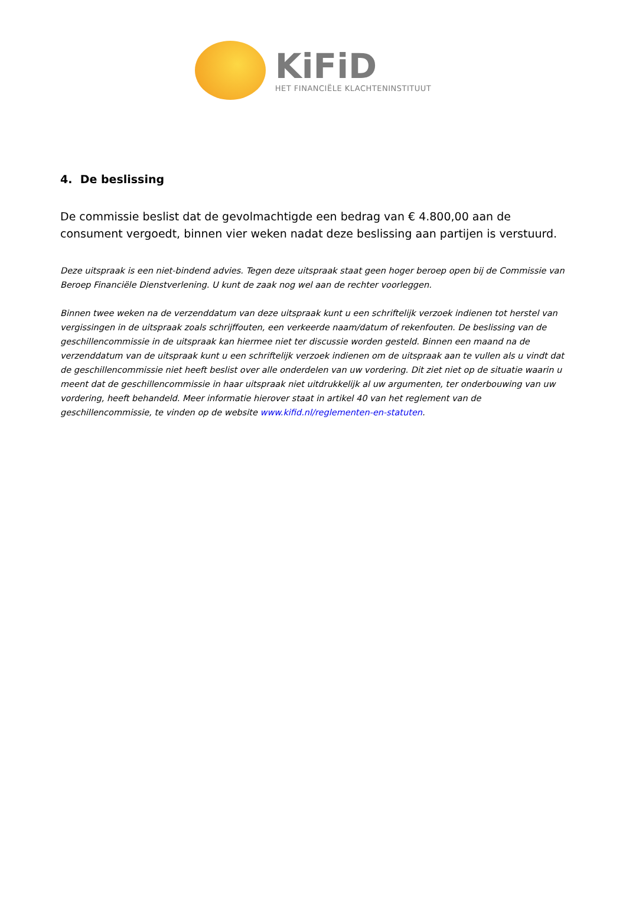KiFiD
HET FINANCIËLE KLACHTENINSTITUUT
4. De beslissing
De commissie beslist dat de gevolmachtigde een bedrag van € 4.800,00 aan de consument vergoedt, binnen vier weken nadat deze beslissing aan partijen is verstuurd.
Deze uitspraak is een niet-bindend advies. Tegen deze uitspraak staat geen hoger beroep open bij de Commissie van Beroep Financiële Dienstverlening. U kunt de zaak nog wel aan de rechter voorleggen.
Binnen twee weken na de verzenddatum van deze uitspraak kunt u een schriftelijk verzoek indienen tot herstel van vergissingen in de uitspraak zoals schrijffouten, een verkeerde naam/datum of rekenfouten. De beslissing van de geschillencommissie in de uitspraak kan hiermee niet ter discussie worden gesteld. Binnen een maand na de verzenddatum van de uitspraak kunt u een schriftelijk verzoek indienen om de uitspraak aan te vullen als u vindt dat de geschillencommissie niet heeft beslist over alle onderdelen van uw vordering. Dit ziet niet op de situatie waarin u meent dat de geschillencommissie in haar uitspraak niet uitdrukkelijk al uw argumenten, ter onderbouwing van uw vordering, heeft behandeld. Meer informatie hierover staat in artikel 40 van het reglement van de geschillencommissie, te vinden op de website www.kifid.nl/reglementen-en-statuten.